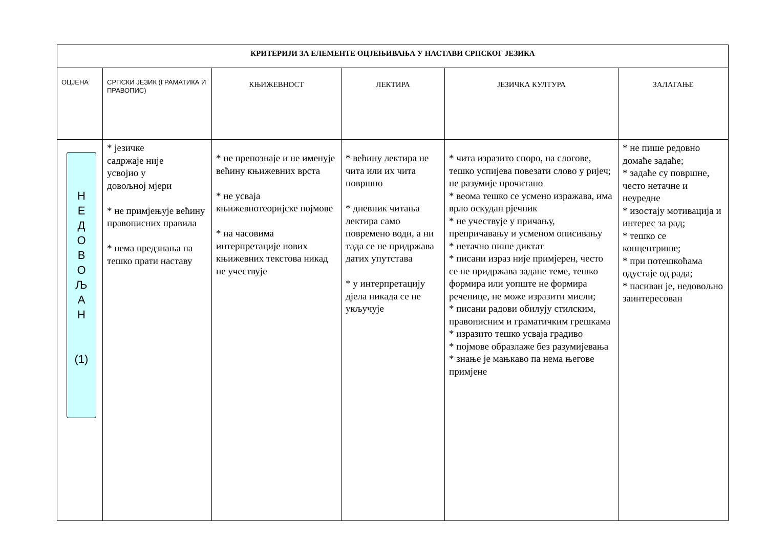| КРИТЕРИЈИ ЗА ЕЛЕМЕНТЕ ОЦЈЕЊИВАЊА У НАСТАВИ СРПСКОГ ЈЕЗИКА | | | | | |
| ОЦЈЕНА | СРПСКИ ЈЕЗИК (ГРАМАТИКА И ПРАВОПИС) | КЊИЖЕВНОСТ | ЛЕКТИРА | ЈЕЗИЧКА КУЛТУРА | ЗАЛАГАЊЕ |
| Н Е Д О В О Љ А Н (1) | * језичке садржаје није усвојио у довољној мјери * не примјењује већину правописних правила * нема предзнања па тешко прати наставу | * не препознаје и не именује већину књижевних врста * не усваја књижевнотеоријске појмове * на часовима интерпретације нових књижевних текстова никад не учествује | * већину лектира не чита или их чита површно * дневник читања лектира само повремено води, а ни тада се не придржава датих упутстава * у интерпретацију дјела никада се не укључује | * чита изразито споро, на слогове, тешко успијева повезати слово у ријеч; не разумије прочитано * веома тешко се усмено изражава, има врло оскудан рјечник * не учествује у причању, препричавању и усменом описивању * нетачно пише диктат * писани израз није примјерен, често се не придржава задане теме, тешко формира или уопште не формира реченице, не може изразити мисли; * писани радови обилују стилским, правописним и граматичким грешкама * изразито тешко усваја градиво * појмове образлаже без разумијевања * знање је мањкаво па нема његове примјене | * не пише редовно домаће задаће; * задаће су површне, често нетачне и неуредне * изостају мотивација и интерес за рад; * тешко се концентрише; * при потешкоћама одустаје од рада; * пасиван је, недовољно заинтересован |